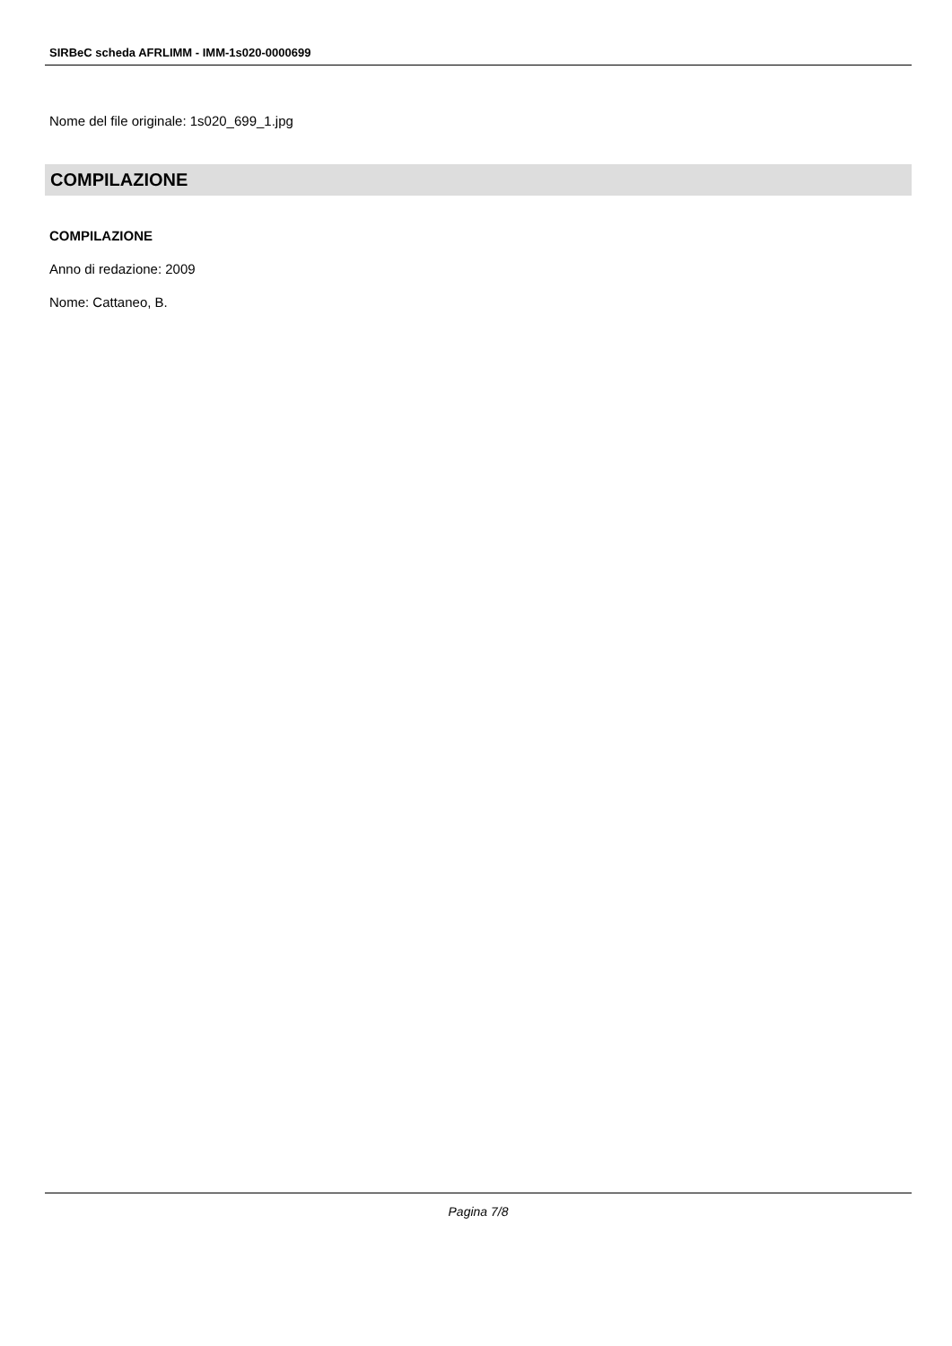SIRBeC scheda AFRLIMM - IMM-1s020-0000699
Nome del file originale: 1s020_699_1.jpg
COMPILAZIONE
COMPILAZIONE
Anno di redazione: 2009
Nome: Cattaneo, B.
Pagina 7/8